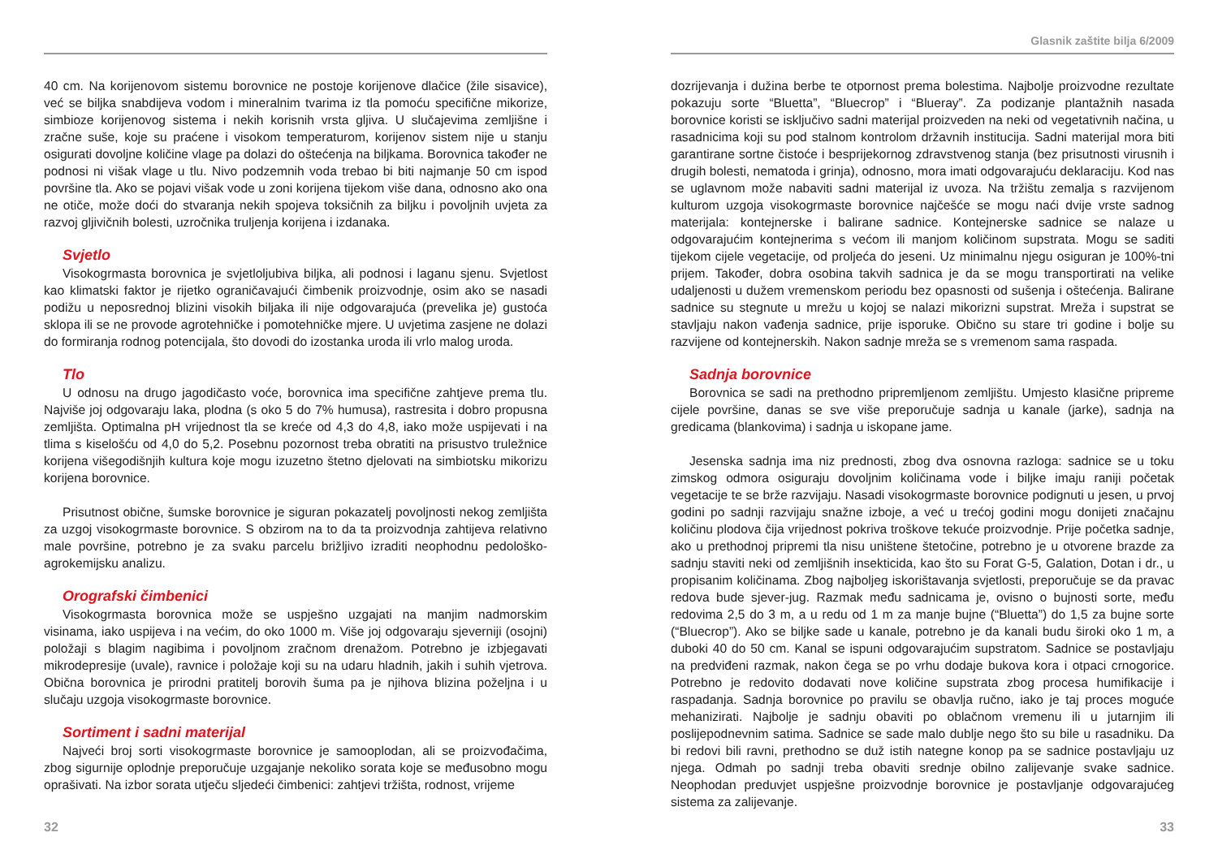40 cm. Na korijenovom sistemu borovnice ne postoje korijenove dlačice (žile sisavice), već se biljka snabdijeva vodom i mineralnim tvarima iz tla pomoću specifične mikorize, simbioze korijenovog sistema i nekih korisnih vrsta gljiva. U slučajevima zemljišne i zračne suše, koje su praćene i visokom temperaturom, korijenov sistem nije u stanju osigurati dovoljne količine vlage pa dolazi do oštećenja na biljkama. Borovnica također ne podnosi ni višak vlage u tlu. Nivo podzemnih voda trebao bi biti najmanje 50 cm ispod površine tla. Ako se pojavi višak vode u zoni korijena tijekom više dana, odnosno ako ona ne otiče, može doći do stvaranja nekih spojeva toksičnih za biljku i povoljnih uvjeta za razvoj gljivičnih bolesti, uzročnika truljenja korijena i izdanaka.
Svjetlo
Visokogrmasta borovnica je svjetloljubiva biljka, ali podnosi i laganu sjenu. Svjetlost kao klimatski faktor je rijetko ograničavajući čimbenik proizvodnje, osim ako se nasadi podižu u neposrednoj blizini visokih biljaka ili nije odgovarajuća (prevelika je) gustoća sklopa ili se ne provode agrotehničke i pomotehničke mjere. U uvjetima zasjene ne dolazi do formiranja rodnog potencijala, što dovodi do izostanka uroda ili vrlo malog uroda.
Tlo
U odnosu na drugo jagodičasto voće, borovnica ima specifične zahtjeve prema tlu. Najviše joj odgovaraju laka, plodna (s oko 5 do 7% humusa), rastresita i dobro propusna zemljišta. Optimalna pH vrijednost tla se kreće od 4,3 do 4,8, iako može uspijevati i na tlima s kiselošću od 4,0 do 5,2. Posebnu pozornost treba obratiti na prisustvo truležnice korijena višegodišnjih kultura koje mogu izuzetno štetno djelovati na simbiotsku mikorizu korijena borovnice.
Prisutnost obične, šumske borovnice je siguran pokazatelj povoljnosti nekog zemljišta za uzgoj visokogrmaste borovnice. S obzirom na to da ta proizvodnja zahtijeva relativno male površine, potrebno je za svaku parcelu brižljivo izraditi neophodnu pedološko-agrokemijsku analizu.
Orografski čimbenici
Visokogrmasta borovnica može se uspješno uzgajati na manjim nadmorskim visinama, iako uspijeva i na većim, do oko 1000 m. Više joj odgovaraju sjeverniji (osojni) položaji s blagim nagibima i povoljnom zračnom drenažom. Potrebno je izbjegavati mikrodepresije (uvale), ravnice i položaje koji su na udaru hladnih, jakih i suhih vjetrova. Obična borovnica je prirodni pratitelj borovih šuma pa je njihova blizina poželjna i u slučaju uzgoja visokogrmaste borovnice.
Sortiment i sadni materijal
Najveći broj sorti visokogrmaste borovnice je samooplodan, ali se proizvođačima, zbog sigurnije oplodnje preporučuje uzgajanje nekoliko sorata koje se međusobno mogu oprašivati. Na izbor sorata utječu sljedeći čimbenici: zahtjevi tržišta, rodnost, vrijeme
32
Glasnik zaštite bilja 6/2009
dozrijevanja i dužina berbe te otpornost prema bolestima. Najbolje proizvodne rezultate pokazuju sorte “Bluetta”, “Bluecrop” i “Blueray”. Za podizanje plantažnih nasada borovnice koristi se isključivo sadni materijal proizveden na neki od vegetativnih načina, u rasadnicima koji su pod stalnom kontrolom državnih institucija. Sadni materijal mora biti garantirane sortne čistoće i besprijekornog zdravstvenog stanja (bez prisutnosti virusnih i drugih bolesti, nematoda i grinja), odnosno, mora imati odgovarajuću deklaraciju. Kod nas se uglavnom može nabaviti sadni materijal iz uvoza. Na tržištu zemalja s razvijenom kulturom uzgoja visokogrmaste borovnice najčešće se mogu naći dvije vrste sadnog materijala: kontejnerske i balirane sadnice. Kontejnerske sadnice se nalaze u odgovarajućim kontejnerima s većom ili manjom količinom supstrata. Mogu se saditi tijekom cijele vegetacije, od proljeća do jeseni. Uz minimalnu njegu osiguran je 100%-tni prijem. Također, dobra osobina takvih sadnica je da se mogu transportirati na velike udaljenosti u dužem vremenskom periodu bez opasnosti od sušenja i oštećenja. Balirane sadnice su stegnute u mrežu u kojoj se nalazi mikorizni supstrat. Mreža i supstrat se stavljaju nakon vađenja sadnice, prije isporuke. Obično su stare tri godine i bolje su razvijene od kontejnerskih. Nakon sadnje mreža se s vremenom sama raspada.
Sadnja borovnice
Borovnica se sadi na prethodno pripremljenom zemljištu. Umjesto klasične pripreme cijele površine, danas se sve više preporučuje sadnja u kanale (jarke), sadnja na gredicama (blankovima) i sadnja u iskopane jame.
Jesenska sadnja ima niz prednosti, zbog dva osnovna razloga: sadnice se u toku zimskog odmora osiguraju dovoljnim količinama vode i biljke imaju raniji početak vegetacije te se brže razvijaju. Nasadi visokogrmaste borovnice podignuti u jesen, u prvoj godini po sadnji razvijaju snažne izboje, a već u trećoj godini mogu donijeti značajnu količinu plodova čija vrijednost pokriva troškove tekuće proizvodnje. Prije početka sadnje, ako u prethodnoj pripremi tla nisu uništene štetočine, potrebno je u otvorene brazde za sadnju staviti neki od zemljišnih insekticida, kao što su Forat G-5, Galation, Dotan i dr., u propisanim količinama. Zbog najboljeg iskorištavanja svjetlosti, preporučuje se da pravac redova bude sjever-jug. Razmak među sadnicama je, ovisno o bujnosti sorte, među redovima 2,5 do 3 m, a u redu od 1 m za manje bujne (“Bluetta”) do 1,5 za bujne sorte (“Bluecrop”). Ako se biljke sade u kanale, potrebno je da kanali budu široki oko 1 m, a duboki 40 do 50 cm. Kanal se ispuni odgovarajućim supstratom. Sadnice se postavljaju na predviđeni razmak, nakon čega se po vrhu dodaje bukova kora i otpaci crnogorice. Potrebno je redovito dodavati nove količine supstrata zbog procesa humifikacije i raspadanja. Sadnja borovnice po pravilu se obavlja ručno, iako je taj proces moguće mehanizirati. Najbolje je sadnju obaviti po oblačnom vremenu ili u jutarnjim ili poslijepodnevnim satima. Sadnice se sade malo dublje nego što su bile u rasadniku. Da bi redovi bili ravni, prethodno se duž istih nategne konop pa se sadnice postavljaju uz njega. Odmah po sadnji treba obaviti srednje obilno zalijevanje svake sadnice. Neophodan preduvjet uspješne proizvodnje borovnice je postavljanje odgovarajućeg sistema za zalijevanje.
33